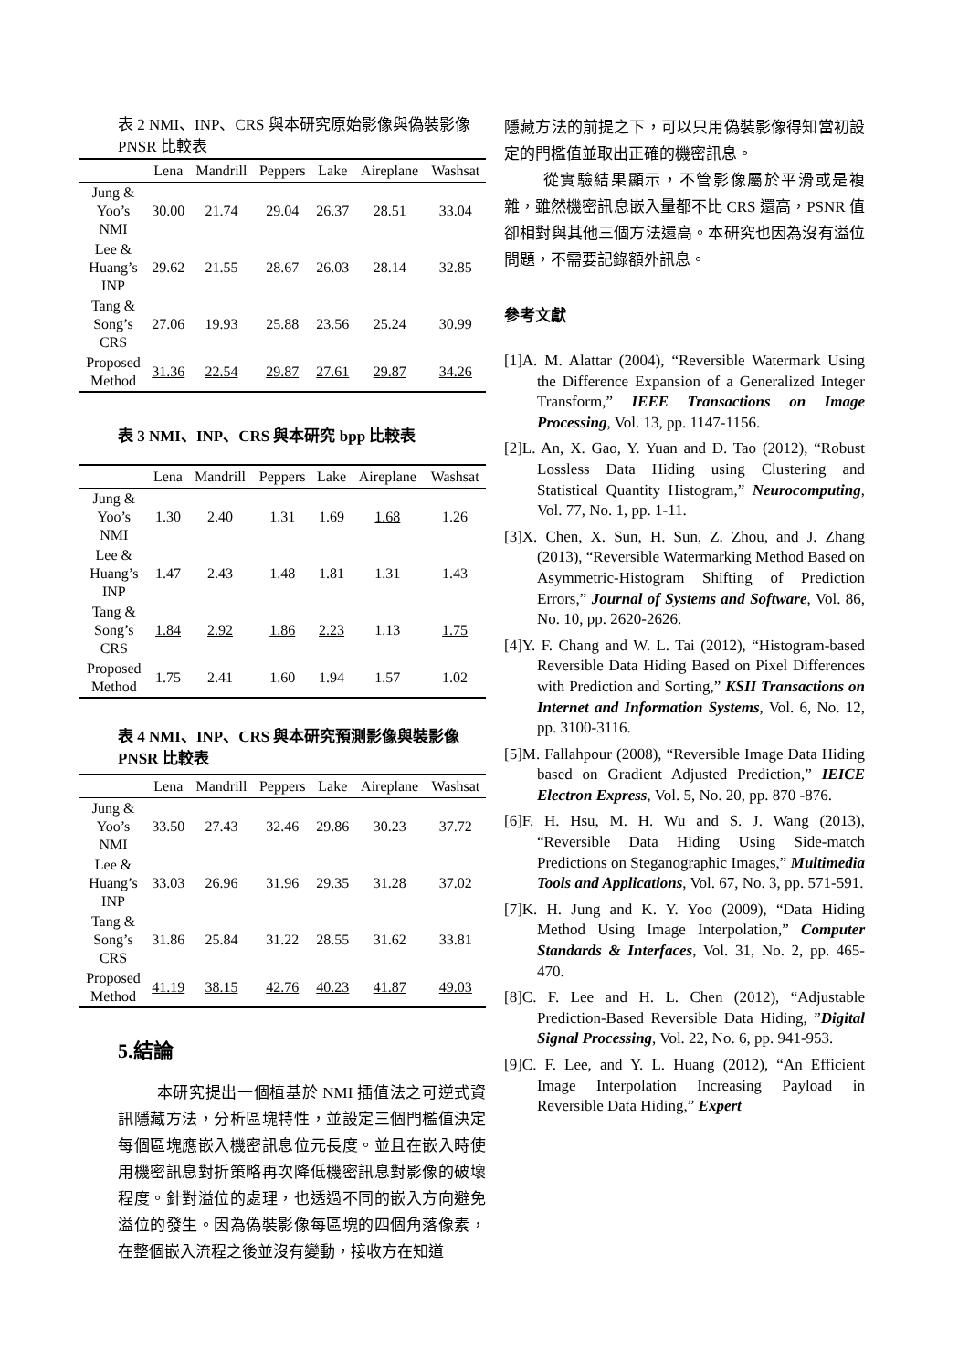表 2 NMI、INP、CRS 與本研究原始影像與偽裝影像 PNSR 比較表
| | Lena | Mandrill | Peppers | Lake | Aireplane | Washsat |
| --- | --- | --- | --- | --- | --- | --- |
| Jung & Yoo’s NMI | 30.00 | 21.74 | 29.04 | 26.37 | 28.51 | 33.04 |
| Lee & Huang’s INP | 29.62 | 21.55 | 28.67 | 26.03 | 28.14 | 32.85 |
| Tang & Song’s CRS | 27.06 | 19.93 | 25.88 | 23.56 | 25.24 | 30.99 |
| Proposed Method | 31.36 | 22.54 | 29.87 | 27.61 | 29.87 | 34.26 |
表 3 NMI、INP、CRS 與本研究 bpp 比較表
| | Lena | Mandrill | Peppers | Lake | Aireplane | Washsat |
| --- | --- | --- | --- | --- | --- | --- |
| Jung & Yoo’s NMI | 1.30 | 2.40 | 1.31 | 1.69 | 1.68 | 1.26 |
| Lee & Huang’s INP | 1.47 | 2.43 | 1.48 | 1.81 | 1.31 | 1.43 |
| Tang & Song’s CRS | 1.84 | 2.92 | 1.86 | 2.23 | 1.13 | 1.75 |
| Proposed Method | 1.75 | 2.41 | 1.60 | 1.94 | 1.57 | 1.02 |
表 4 NMI、INP、CRS 與本研究預測影像與裝影像 PNSR 比較表
| | Lena | Mandrill | Peppers | Lake | Aireplane | Washsat |
| --- | --- | --- | --- | --- | --- | --- |
| Jung & Yoo’s NMI | 33.50 | 27.43 | 32.46 | 29.86 | 30.23 | 37.72 |
| Lee & Huang’s INP | 33.03 | 26.96 | 31.96 | 29.35 | 31.28 | 37.02 |
| Tang & Song’s CRS | 31.86 | 25.84 | 31.22 | 28.55 | 31.62 | 33.81 |
| Proposed Method | 41.19 | 38.15 | 42.76 | 40.23 | 41.87 | 49.03 |
5.結論
本研究提出一個植基於 NMI 插值法之可逆式資訊隱藏方法，分析區塊特性，並設定三個門檻值決定每個區塊應嵌入機密訊息位元長度。並且在嵌入時使用機密訊息對折策略再次降低機密訊息對影像的破壞程度。針對溢位的處理，也透過不同的嵌入方向避免溢位的發生。因為偽裝影像每區塊的四個角落像素，在整個嵌入流程之後並沒有變動，接收方在知道
隱藏方法的前提之下，可以只用偽裝影像得知當初設定的門檻值並取出正確的機密訊息。
從實驗結果顯示，不管影像屬於平滑或是複雜，雖然機密訊息嵌入量都不比 CRS 還高，PSNR 值卻相對與其他三個方法還高。本研究也因為沒有溢位問題，不需要記錄額外訊息。
參考文獻
[1]A. M. Alattar (2004), “Reversible Watermark Using the Difference Expansion of a Generalized Integer Transform,” IEEE Transactions on Image Processing, Vol. 13, pp. 1147-1156.
[2]L. An, X. Gao, Y. Yuan and D. Tao (2012), “Robust Lossless Data Hiding using Clustering and Statistical Quantity Histogram,” Neurocomputing, Vol. 77, No. 1, pp. 1-11.
[3]X. Chen, X. Sun, H. Sun, Z. Zhou, and J. Zhang (2013), “Reversible Watermarking Method Based on Asymmetric-Histogram Shifting of Prediction Errors,” Journal of Systems and Software, Vol. 86, No. 10, pp. 2620-2626.
[4]Y. F. Chang and W. L. Tai (2012), “Histogram-based Reversible Data Hiding Based on Pixel Differences with Prediction and Sorting,” KSII Transactions on Internet and Information Systems, Vol. 6, No. 12, pp. 3100-3116.
[5]M. Fallahpour (2008), “Reversible Image Data Hiding based on Gradient Adjusted Prediction,” IEICE Electron Express, Vol. 5, No. 20, pp. 870 -876.
[6]F. H. Hsu, M. H. Wu and S. J. Wang (2013), “Reversible Data Hiding Using Side-match Predictions on Steganographic Images,” Multimedia Tools and Applications, Vol. 67, No. 3, pp. 571-591.
[7]K. H. Jung and K. Y. Yoo (2009), “Data Hiding Method Using Image Interpolation,” Computer Standards & Interfaces, Vol. 31, No. 2, pp. 465-470.
[8]C. F. Lee and H. L. Chen (2012), “Adjustable Prediction-Based Reversible Data Hiding, ”Digital Signal Processing, Vol. 22, No. 6, pp. 941-953.
[9]C. F. Lee, and Y. L. Huang (2012), “An Efficient Image Interpolation Increasing Payload in Reversible Data Hiding,” Expert